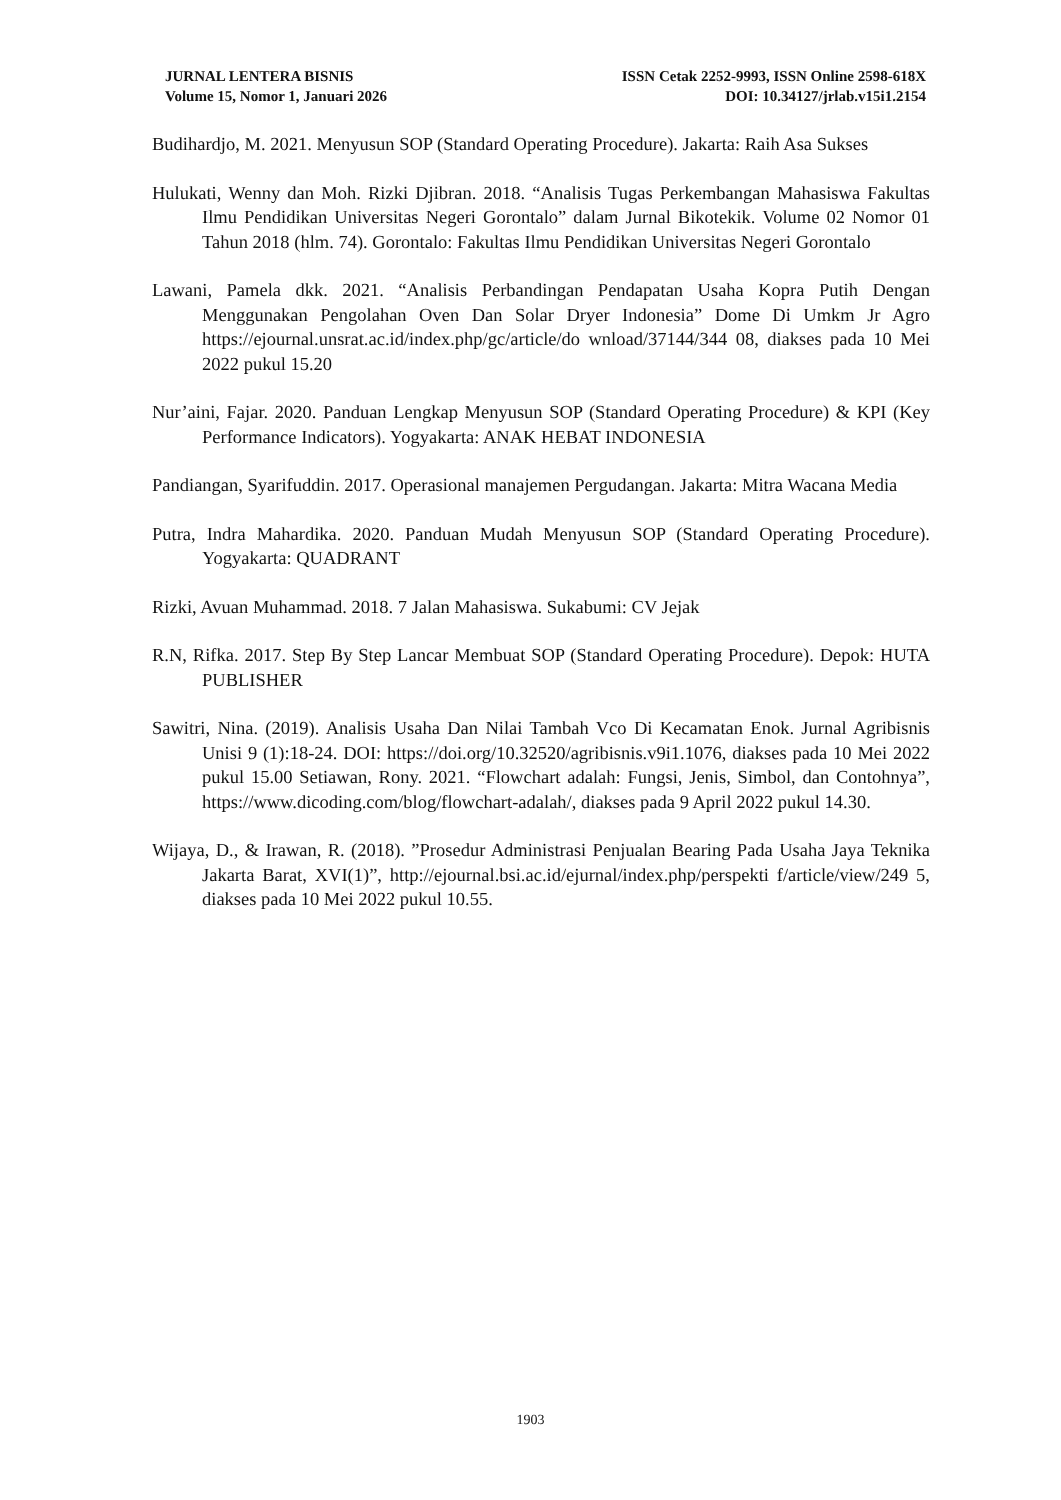JURNAL LENTERA BISNIS
Volume 15, Nomor 1, Januari 2026
ISSN Cetak 2252-9993, ISSN Online 2598-618X
DOI: 10.34127/jrlab.v15i1.2154
Budihardjo, M. 2021. Menyusun SOP (Standard Operating Procedure). Jakarta: Raih Asa Sukses
Hulukati, Wenny dan Moh. Rizki Djibran. 2018. “Analisis Tugas Perkembangan Mahasiswa Fakultas Ilmu Pendidikan Universitas Negeri Gorontalo” dalam Jurnal Bikotekik. Volume 02 Nomor 01 Tahun 2018 (hlm. 74). Gorontalo: Fakultas Ilmu Pendidikan Universitas Negeri Gorontalo
Lawani, Pamela dkk. 2021. “Analisis Perbandingan Pendapatan Usaha Kopra Putih Dengan Menggunakan Pengolahan Oven Dan Solar Dryer Indonesia” Dome Di Umkm Jr Agro https://ejournal.unsrat.ac.id/index.php/gc/article/do wnload/37144/344 08, diakses pada 10 Mei 2022 pukul 15.20
Nur’aini, Fajar. 2020. Panduan Lengkap Menyusun SOP (Standard Operating Procedure) & KPI (Key Performance Indicators). Yogyakarta: ANAK HEBAT INDONESIA
Pandiangan, Syarifuddin. 2017. Operasional manajemen Pergudangan. Jakarta: Mitra Wacana Media
Putra, Indra Mahardika. 2020. Panduan Mudah Menyusun SOP (Standard Operating Procedure). Yogyakarta: QUADRANT
Rizki, Avuan Muhammad. 2018. 7 Jalan Mahasiswa. Sukabumi: CV Jejak
R.N, Rifka. 2017. Step By Step Lancar Membuat SOP (Standard Operating Procedure). Depok: HUTA PUBLISHER
Sawitri, Nina. (2019). Analisis Usaha Dan Nilai Tambah Vco Di Kecamatan Enok. Jurnal Agribisnis Unisi 9 (1):18-24. DOI: https://doi.org/10.32520/agribisnis.v9i1.1076, diakses pada 10 Mei 2022 pukul 15.00 Setiawan, Rony. 2021. “Flowchart adalah: Fungsi, Jenis, Simbol, dan Contohnya”, https://www.dicoding.com/blog/flowchart-adalah/, diakses pada 9 April 2022 pukul 14.30.
Wijaya, D., & Irawan, R. (2018). ”Prosedur Administrasi Penjualan Bearing Pada Usaha Jaya Teknika Jakarta Barat, XVI(1)”, http://ejournal.bsi.ac.id/ejurnal/index.php/perspekti f/article/view/249 5, diakses pada 10 Mei 2022 pukul 10.55.
1903